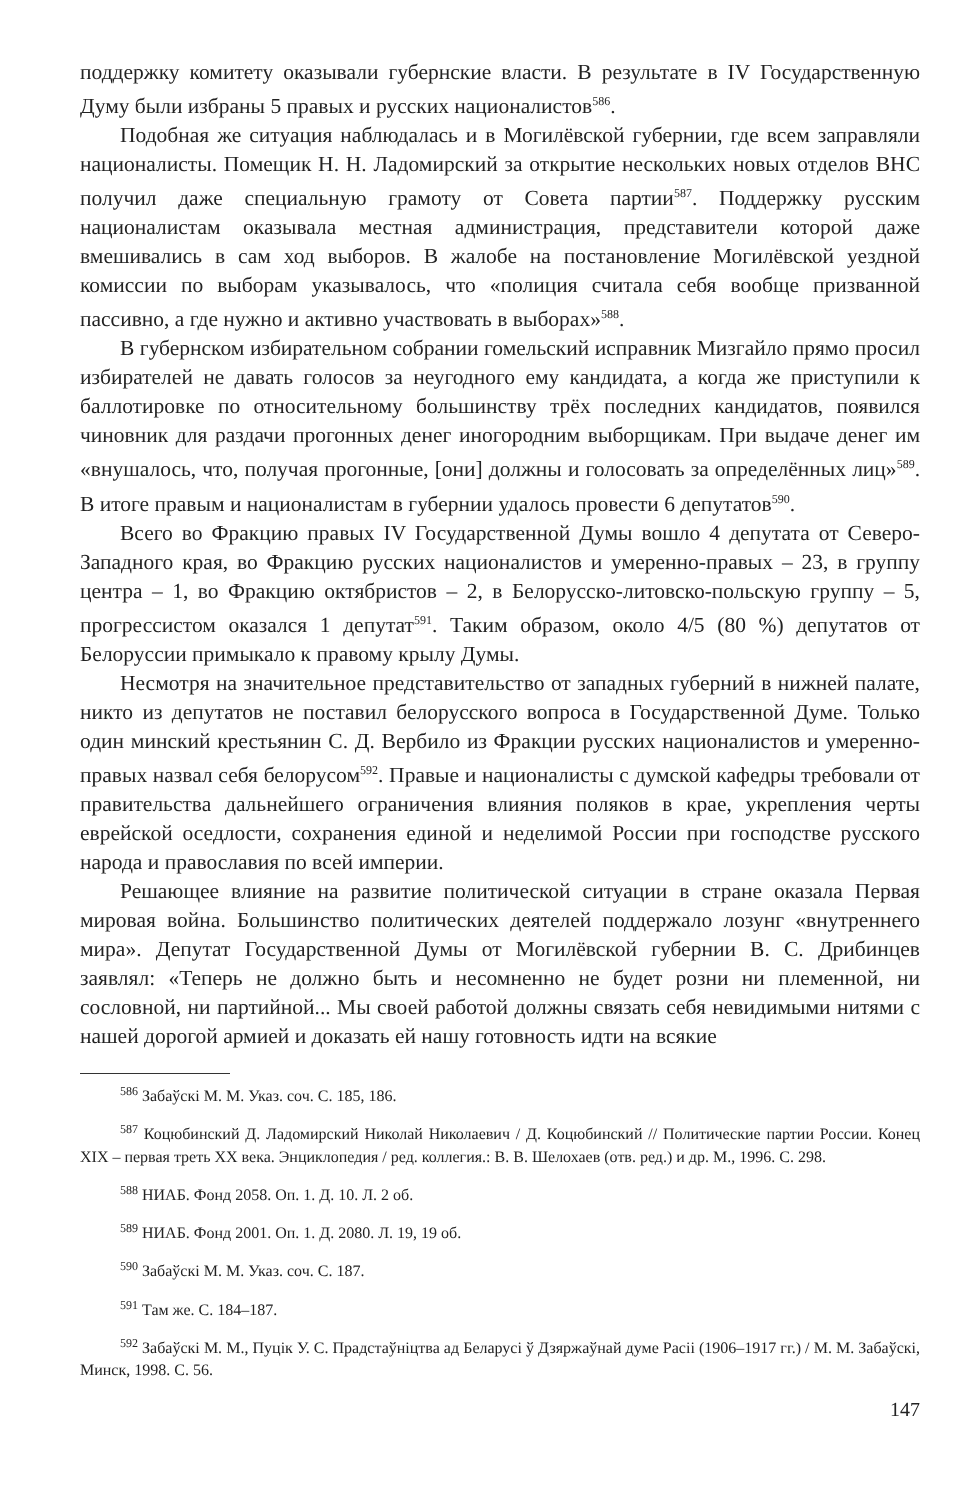поддержку комитету оказывали губернские власти. В результате в IV Государственную Думу были избраны 5 правых и русских националистов<sup>586</sup>.
Подобная же ситуация наблюдалась и в Могилёвской губернии, где всем заправляли националисты. Помещик Н. Н. Ладомирский за открытие нескольких новых отделов ВНС получил даже специальную грамоту от Совета партии<sup>587</sup>. Поддержку русским националистам оказывала местная администрация, представители которой даже вмешивались в сам ход выборов. В жалобе на постановление Могилёвской уездной комиссии по выборам указывалось, что «полиция считала себя вообще призванной пассивно, а где нужно и активно участвовать в выборах»<sup>588</sup>.
В губернском избирательном собрании гомельский исправник Мизгайло прямо просил избирателей не давать голосов за неугодного ему кандидата, а когда же приступили к баллотировке по относительному большинству трёх последних кандидатов, появился чиновник для раздачи прогонных денег иногородним выборщикам. При выдаче денег им «внушалось, что, получая прогонные, [они] должны и голосовать за определённых лиц»<sup>589</sup>. В итоге правым и националистам в губернии удалось провести 6 депутатов<sup>590</sup>.
Всего во Фракцию правых IV Государственной Думы вошло 4 депутата от Северо-Западного края, во Фракцию русских националистов и умеренно-правых – 23, в группу центра – 1, во Фракцию октябристов – 2, в Белорусско-литовско-польскую группу – 5, прогрессистом оказался 1 депутат<sup>591</sup>. Таким образом, около 4/5 (80 %) депутатов от Белоруссии примыкало к правому крылу Думы.
Несмотря на значительное представительство от западных губерний в нижней палате, никто из депутатов не поставил белорусского вопроса в Государственной Думе. Только один минский крестьянин С. Д. Вербило из Фракции русских националистов и умеренно-правых назвал себя белорусом<sup>592</sup>. Правые и националисты с думской кафедры требовали от правительства дальнейшего ограничения влияния поляков в крае, укрепления черты еврейской оседлости, сохранения единой и неделимой России при господстве русского народа и православия по всей империи.
Решающее влияние на развитие политической ситуации в стране оказала Первая мировая война. Большинство политических деятелей поддержало лозунг «внутреннего мира». Депутат Государственной Думы от Могилёвской губернии В. С. Дрибинцев заявлял: «Теперь не должно быть и несомненно не будет розни ни племенной, ни сословной, ни партийной... Мы своей работой должны связать себя невидимыми нитями с нашей дорогой армией и доказать ей нашу готовность идти на всякие
<sup>586</sup> Забаўскі М. М. Указ. соч. С. 185, 186.
<sup>587</sup> Коцюбинский Д. Ладомирский Николай Николаевич / Д. Коцюбинский // Политические партии России. Конец XIX – первая треть XX века. Энциклопедия / ред. коллегия.: В. В. Шелохаев (отв. ред.) и др. М., 1996. С. 298.
<sup>588</sup> НИАБ. Фонд 2058. Оп. 1. Д. 10. Л. 2 об.
<sup>589</sup> НИАБ. Фонд 2001. Оп. 1. Д. 2080. Л. 19, 19 об.
<sup>590</sup> Забаўскі М. М. Указ. соч. С. 187.
<sup>591</sup> Там же. С. 184–187.
<sup>592</sup> Забаўскі М. М., Пуцік У. С. Прадстаўніцтва ад Беларусі ў Дзяржаўнай думе Расіі (1906–1917 гг.) / М. М. Забаўскі, Минск, 1998. С. 56.
147